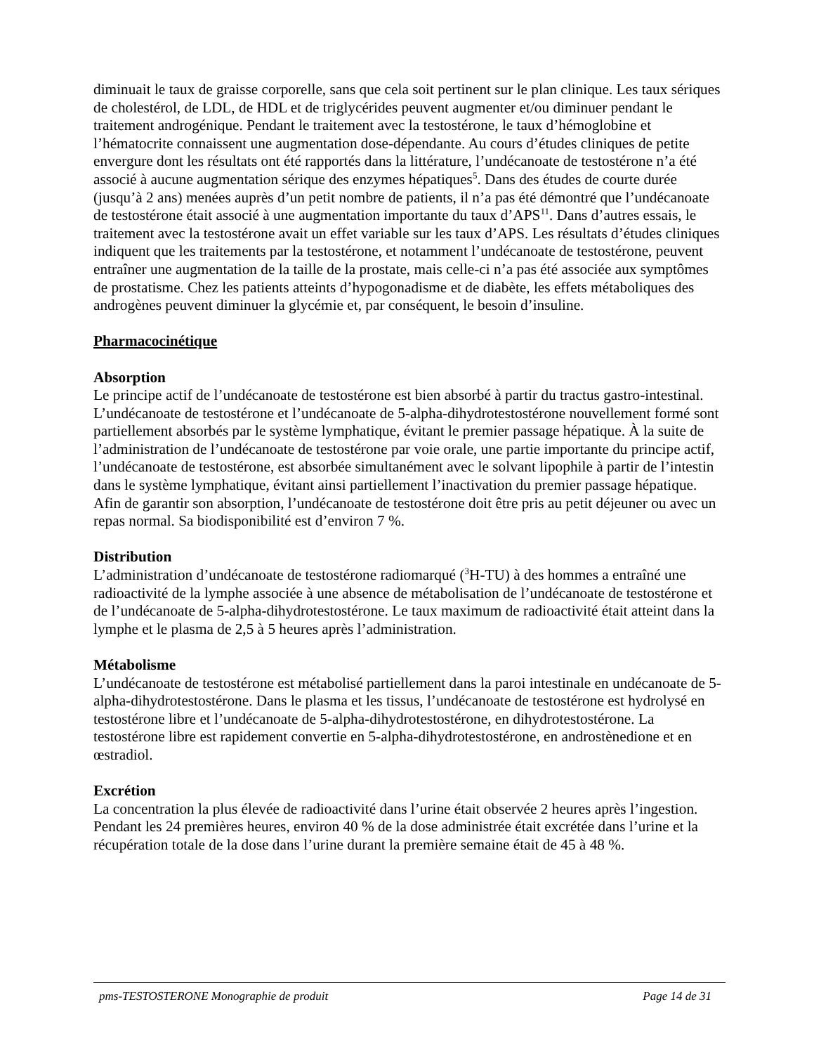diminuait le taux de graisse corporelle, sans que cela soit pertinent sur le plan clinique. Les taux sériques de cholestérol, de LDL, de HDL et de triglycérides peuvent augmenter et/ou diminuer pendant le traitement androgénique. Pendant le traitement avec la testostérone, le taux d’hémoglobine et l’hématocrite connaissent une augmentation dose-dépendante. Au cours d’études cliniques de petite envergure dont les résultats ont été rapportés dans la littérature, l’undécanoate de testostérone n’a été associé à aucune augmentation sérique des enzymes hépatiques<sup>5</sup>. Dans des études de courte durée (jusqu’à 2 ans) menées auprès d’un petit nombre de patients, il n’a pas été démontré que l’undécanoate de testostérone était associé à une augmentation importante du taux d’APS<sup>11</sup>. Dans d’autres essais, le traitement avec la testostérone avait un effet variable sur les taux d’APS. Les résultats d’études cliniques indiquent que les traitements par la testostérone, et notamment l’undécanoate de testostérone, peuvent entraîner une augmentation de la taille de la prostate, mais celle-ci n’a pas été associée aux symptômes de prostatisme. Chez les patients atteints d’hypogonadisme et de diabète, les effets métaboliques des androgènes peuvent diminuer la glycémie et, par conséquent, le besoin d’insuline.
Pharmacocinétique
Absorption
Le principe actif de l’undécanoate de testostérone est bien absorbé à partir du tractus gastro-intestinal. L’undécanoate de testostérone et l’undécanoate de 5-alpha-dihydrotestostérone nouvellement formé sont partiellement absorbés par le système lymphatique, évitant le premier passage hépatique. À la suite de l’administration de l’undécanoate de testostérone par voie orale, une partie importante du principe actif, l’undécanoate de testostérone, est absorbée simultanément avec le solvant lipophile à partir de l’intestin dans le système lymphatique, évitant ainsi partiellement l’inactivation du premier passage hépatique. Afin de garantir son absorption, l’undécanoate de testostérone doit être pris au petit déjeuner ou avec un repas normal. Sa biodisponibilité est d’environ 7 %.
Distribution
L’administration d’undécanoate de testostérone radiomarqué (<sup>3</sup>H-TU) à des hommes a entraîné une radioactivité de la lymphe associée à une absence de métabolisation de l’undécanoate de testostérone et de l’undécanoate de 5-alpha-dihydrotestostérone. Le taux maximum de radioactivité était atteint dans la lymphe et le plasma de 2,5 à 5 heures après l’administration.
Métabolisme
L’undécanoate de testostérone est métabolisé partiellement dans la paroi intestinale en undécanoate de 5-alpha-dihydrotestostérone. Dans le plasma et les tissus, l’undécanoate de testostérone est hydrolysé en testostérone libre et l’undécanoate de 5-alpha-dihydrotestostérone, en dihydrotestostérone. La testostérone libre est rapidement convertie en 5-alpha-dihydrotestostérone, en androstènedione et en œstradiol.
Excrétion
La concentration la plus élevée de radioactivité dans l’urine était observée 2 heures après l’ingestion. Pendant les 24 premières heures, environ 40 % de la dose administrée était excrétée dans l’urine et la récupération totale de la dose dans l’urine durant la première semaine était de 45 à 48 %.
pms-TESTOSTERONE Monographie de produit Page 14 de 31